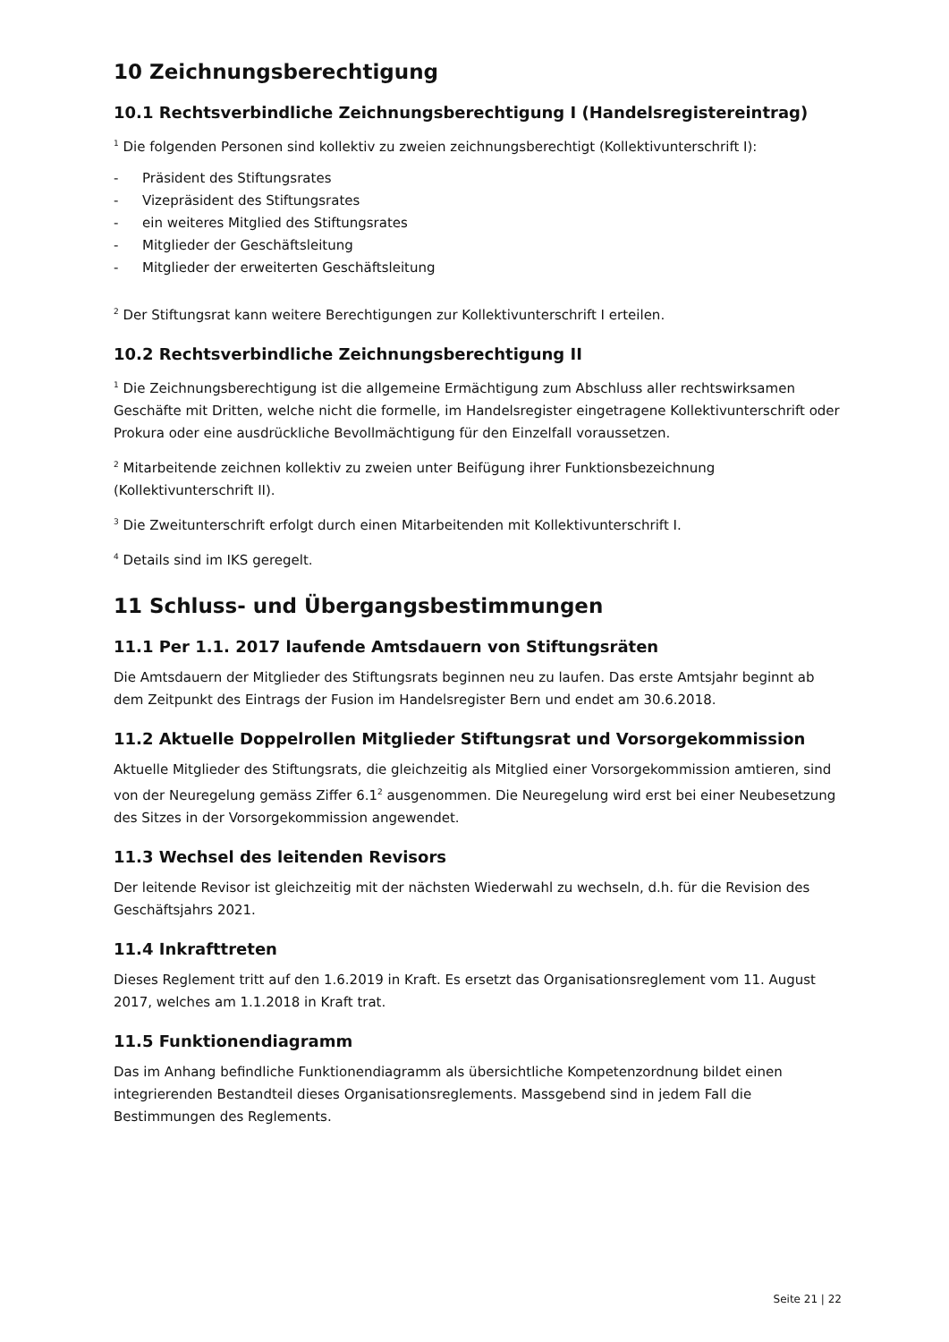10 Zeichnungsberechtigung
10.1 Rechtsverbindliche Zeichnungsberechtigung I (Handelsregistereintrag)
<sup>1</sup> Die folgenden Personen sind kollektiv zu zweien zeichnungsberechtigt (Kollektivunterschrift I):
- Präsident des Stiftungsrates
- Vizepräsident des Stiftungsrates
- ein weiteres Mitglied des Stiftungsrates
- Mitglieder der Geschäftsleitung
- Mitglieder der erweiterten Geschäftsleitung
<sup>2</sup> Der Stiftungsrat kann weitere Berechtigungen zur Kollektivunterschrift I erteilen.
10.2 Rechtsverbindliche Zeichnungsberechtigung II
<sup>1</sup> Die Zeichnungsberechtigung ist die allgemeine Ermächtigung zum Abschluss aller rechtswirksamen Geschäfte mit Dritten, welche nicht die formelle, im Handelsregister eingetragene Kollektivunterschrift oder Prokura oder eine ausdrückliche Bevollmächtigung für den Einzelfall voraussetzen.
<sup>2</sup> Mitarbeitende zeichnen kollektiv zu zweien unter Beifügung ihrer Funktionsbezeichnung (Kollektivunterschrift II).
<sup>3</sup> Die Zweitunterschrift erfolgt durch einen Mitarbeitenden mit Kollektivunterschrift I.
<sup>4</sup> Details sind im IKS geregelt.
11 Schluss- und Übergangsbestimmungen
11.1 Per 1.1. 2017 laufende Amtsdauern von Stiftungsräten
Die Amtsdauern der Mitglieder des Stiftungsrats beginnen neu zu laufen. Das erste Amtsjahr beginnt ab dem Zeitpunkt des Eintrags der Fusion im Handelsregister Bern und endet am 30.6.2018.
11.2 Aktuelle Doppelrollen Mitglieder Stiftungsrat und Vorsorgekommission
Aktuelle Mitglieder des Stiftungsrats, die gleichzeitig als Mitglied einer Vorsorgekommission amtieren, sind von der Neuregelung gemäss Ziffer 6.1<sup>2</sup> ausgenommen. Die Neuregelung wird erst bei einer Neubesetzung des Sitzes in der Vorsorgekommission angewendet.
11.3 Wechsel des leitenden Revisors
Der leitende Revisor ist gleichzeitig mit der nächsten Wiederwahl zu wechseln, d.h. für die Revision des Geschäftsjahrs 2021.
11.4 Inkrafttreten
Dieses Reglement tritt auf den 1.6.2019 in Kraft. Es ersetzt das Organisationsreglement vom 11. August 2017, welches am 1.1.2018 in Kraft trat.
11.5 Funktionendiagramm
Das im Anhang befindliche Funktionendiagramm als übersichtliche Kompetenzordnung bildet einen integrierenden Bestandteil dieses Organisationsreglements. Massgebend sind in jedem Fall die Bestimmungen des Reglements.
Seite 21 | 22